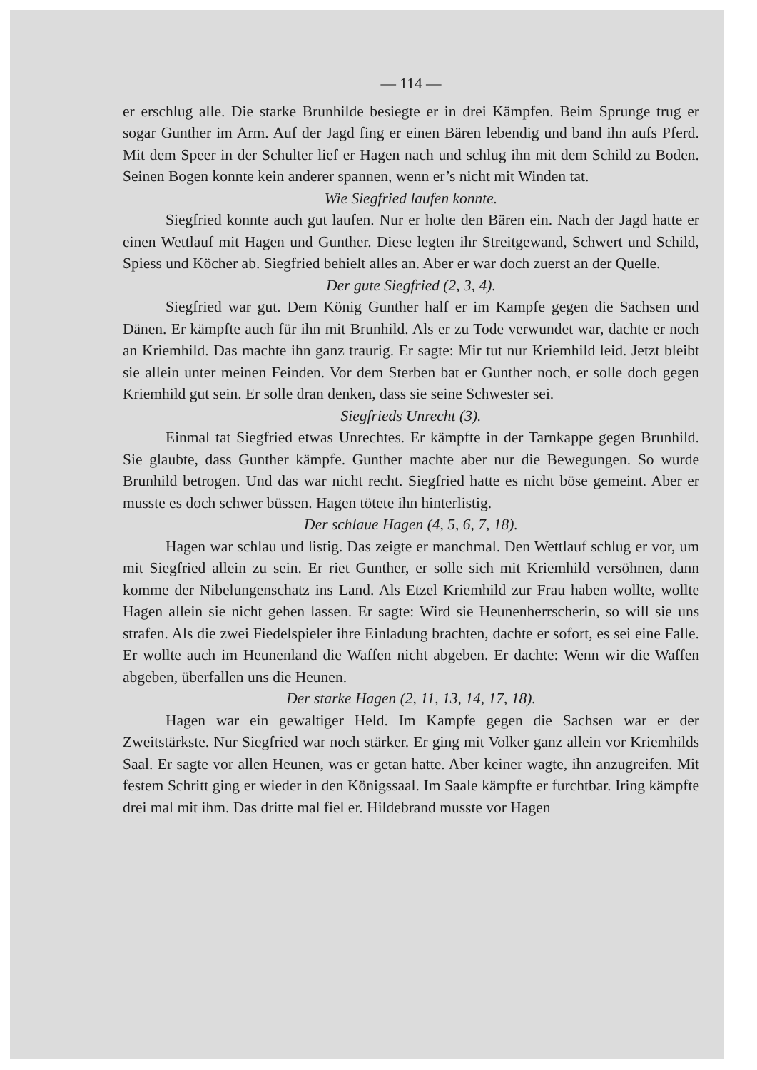— 114 —
er erschlug alle. Die starke Brunhilde besiegte er in drei Kämpfen. Beim Sprunge trug er sogar Gunther im Arm. Auf der Jagd fing er einen Bären lebendig und band ihn aufs Pferd. Mit dem Speer in der Schulter lief er Hagen nach und schlug ihn mit dem Schild zu Boden. Seinen Bogen konnte kein anderer spannen, wenn er’s nicht mit Winden tat.
Wie Siegfried laufen konnte.
Siegfried konnte auch gut laufen. Nur er holte den Bären ein. Nach der Jagd hatte er einen Wettlauf mit Hagen und Gunther. Diese legten ihr Streitgewand, Schwert und Schild, Spiess und Köcher ab. Siegfried behielt alles an. Aber er war doch zuerst an der Quelle.
Der gute Siegfried (2, 3, 4).
Siegfried war gut. Dem König Gunther half er im Kampfe gegen die Sachsen und Dänen. Er kämpfte auch für ihn mit Brunhild. Als er zu Tode verwundet war, dachte er noch an Kriemhild. Das machte ihn ganz traurig. Er sagte: Mir tut nur Kriemhild leid. Jetzt bleibt sie allein unter meinen Feinden. Vor dem Sterben bat er Gunther noch, er solle doch gegen Kriemhild gut sein. Er solle dran denken, dass sie seine Schwester sei.
Siegfrieds Unrecht (3).
Einmal tat Siegfried etwas Unrechtes. Er kämpfte in der Tarnkappe gegen Brunhild. Sie glaubte, dass Gunther kämpfe. Gunther machte aber nur die Bewegungen. So wurde Brunhild betrogen. Und das war nicht recht. Siegfried hatte es nicht böse gemeint. Aber er musste es doch schwer büssen. Hagen tötete ihn hinterlistig.
Der schlaue Hagen (4, 5, 6, 7, 18).
Hagen war schlau und listig. Das zeigte er manchmal. Den Wettlauf schlug er vor, um mit Siegfried allein zu sein. Er riet Gunther, er solle sich mit Kriemhild versöhnen, dann komme der Nibelungenschatz ins Land. Als Etzel Kriemhild zur Frau haben wollte, wollte Hagen allein sie nicht gehen lassen. Er sagte: Wird sie Heunenherrscherin, so will sie uns strafen. Als die zwei Fiedelspieler ihre Einladung brachten, dachte er sofort, es sei eine Falle. Er wollte auch im Heunenland die Waffen nicht abgeben. Er dachte: Wenn wir die Waffen abgeben, überfallen uns die Heunen.
Der starke Hagen (2, 11, 13, 14, 17, 18).
Hagen war ein gewaltiger Held. Im Kampfe gegen die Sachsen war er der Zweitstärkste. Nur Siegfried war noch stärker. Er ging mit Volker ganz allein vor Kriemhilds Saal. Er sagte vor allen Heunen, was er getan hatte. Aber keiner wagte, ihn anzugreifen. Mit festem Schritt ging er wieder in den Königssaal. Im Saale kämpfte er furchtbar. Iring kämpfte drei mal mit ihm. Das dritte mal fiel er. Hildebrand musste vor Hagen